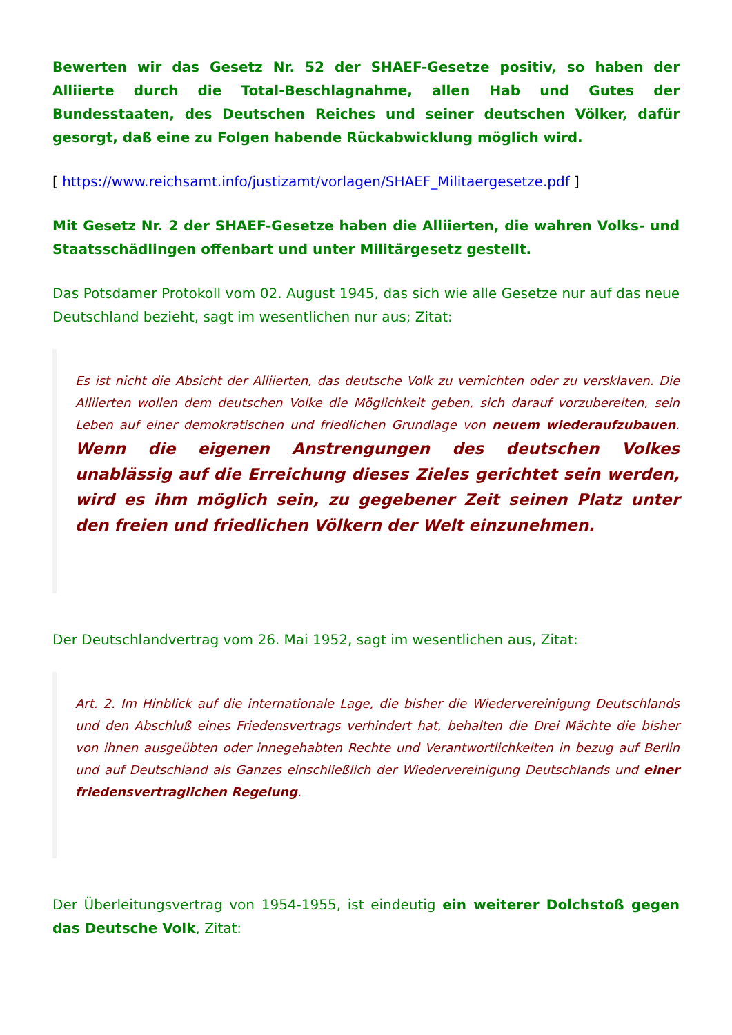Bewerten wir das Gesetz Nr. 52 der SHAEF-Gesetze positiv, so haben der Alliierte durch die Total-Beschlagnahme, allen Hab und Gutes der Bundesstaaten, des Deutschen Reiches und seiner deutschen Völker, dafür gesorgt, daß eine zu Folgen habende Rückabwicklung möglich wird.
[ https://www.reichsamt.info/justizamt/vorlagen/SHAEF_Militaergesetze.pdf ]
Mit Gesetz Nr. 2 der SHAEF-Gesetze haben die Alliierten, die wahren Volks- und Staatsschädlingen offenbart und unter Militärgesetz gestellt.
Das Potsdamer Protokoll vom 02. August 1945, das sich wie alle Gesetze nur auf das neue Deutschland bezieht, sagt im wesentlichen nur aus; Zitat:
Es ist nicht die Absicht der Alliierten, das deutsche Volk zu vernichten oder zu versklaven. Die Alliierten wollen dem deutschen Volke die Möglichkeit geben, sich darauf vorzubereiten, sein Leben auf einer demokratischen und friedlichen Grundlage von neuem wiederaufzubauen. Wenn die eigenen Anstrengungen des deutschen Volkes unablässig auf die Erreichung dieses Zieles gerichtet sein werden, wird es ihm möglich sein, zu gegebener Zeit seinen Platz unter den freien und friedlichen Völkern der Welt einzunehmen.
Der Deutschlandvertrag vom 26. Mai 1952, sagt im wesentlichen aus, Zitat:
Art. 2. Im Hinblick auf die internationale Lage, die bisher die Wiedervereinigung Deutschlands und den Abschluß eines Friedensvertrags verhindert hat, behalten die Drei Mächte die bisher von ihnen ausgeübten oder innegehabten Rechte und Verantwortlichkeiten in bezug auf Berlin und auf Deutschland als Ganzes einschließlich der Wiedervereinigung Deutschlands und einer friedensvertraglichen Regelung.
Der Überleitungsvertrag von 1954-1955, ist eindeutig ein weiterer Dolchstoß gegen das Deutsche Volk, Zitat: